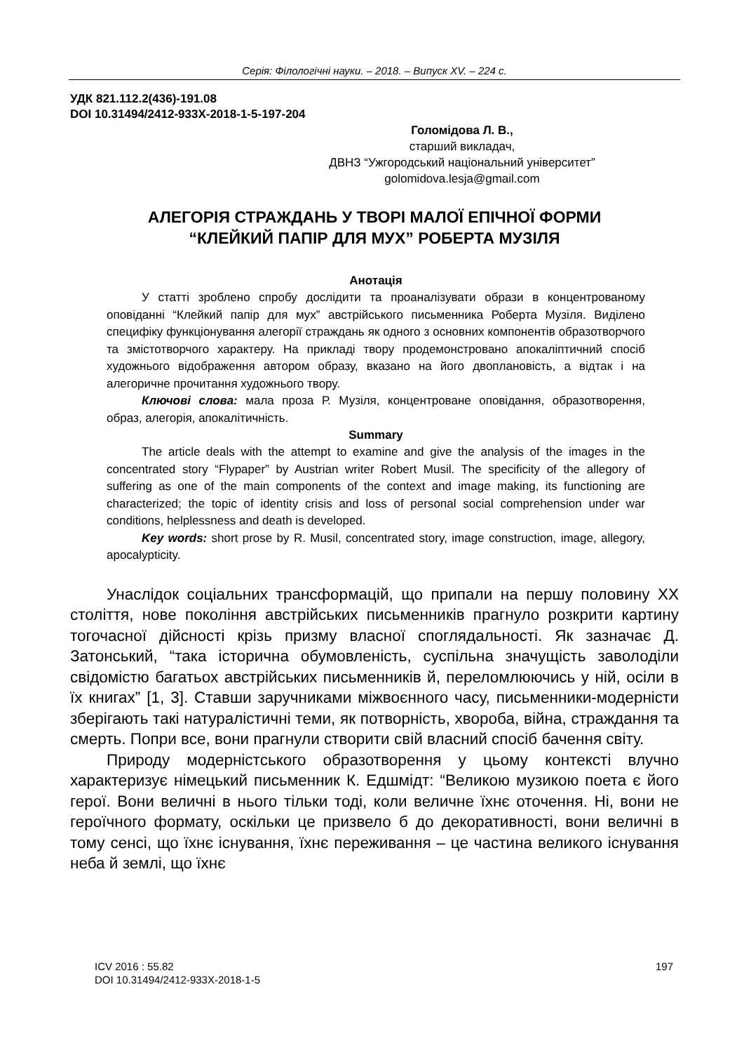Серія: Філологічні науки. – 2018. – Випуск XV. – 224 с.
УДК 821.112.2(436)-191.08
DOI 10.31494/2412-933X-2018-1-5-197-204
Голомідова Л. В.,
старший викладач,
ДВНЗ “Ужгородський національний університет”
golomidova.lesja@gmail.com
АЛЕГОРІЯ СТРАЖДАНЬ У ТВОРІ МАЛОЇ ЕПІЧНОЇ ФОРМИ
“КЛЕЙКИЙ ПАПІР ДЛЯ МУХ” РОБЕРТА МУЗІЛЯ
Анотація
У статті зроблено спробу дослідити та проаналізувати образи в концентрованому оповіданні “Клейкий папір для мух” австрійського письменника Роберта Музіля. Виділено специфіку функціонування алегорії страждань як одного з основних компонентів образотворчого та змістотворчого характеру. На прикладі твору продемонстровано апокаліптичний спосіб художнього відображення автором образу, вказано на його двоплановість, а відтак і на алегоричне прочитання художнього твору.
Ключові слова: мала проза Р. Музіля, концентроване оповідання, образотворення, образ, алегорія, апокалітичність.
Summary
The article deals with the attempt to examine and give the analysis of the images in the concentrated story “Flypaper” by Austrian writer Robert Musil. The specificity of the allegory of suffering as one of the main components of the context and image making, its functioning are characterized; the topic of identity crisis and loss of personal social comprehension under war conditions, helplessness and death is developed.
Key words: short prose by R. Musil, concentrated story, image construction, image, allegory, apocalypticity.
Унаслідок соціальних трансформацій, що припали на першу половину XX століття, нове покоління австрійських письменників прагнуло розкрити картину тогочасної дійсності крізь призму власної споглядальності. Як зазначає Д. Затонський, “така історична обумовленість, суспільна значущість заволоділи свідомістю багатьох австрійських письменників й, переломлюючись у ній, осіли в їх книгах” [1, 3]. Ставши заручниками міжвоєнного часу, письменники-модерністи зберігають такі натуралістичні теми, як потворність, хвороба, війна, страждання та смерть. Попри все, вони прагнули створити свій власний спосіб бачення світу.
Природу модерністського образотворення у цьому контексті влучно характеризує німецький письменник К. Едшмідт: “Великою музикою поета є його герої. Вони величні в нього тільки тоді, коли величне їхнє оточення. Ні, вони не героїчного формату, оскільки це призвело б до декоративності, вони величні в тому сенсі, що їхнє існування, їхнє переживання – це частина великого існування неба й землі, що їхнє
ICV 2016 : 55.82
DOI 10.31494/2412-933X-2018-1-5
197